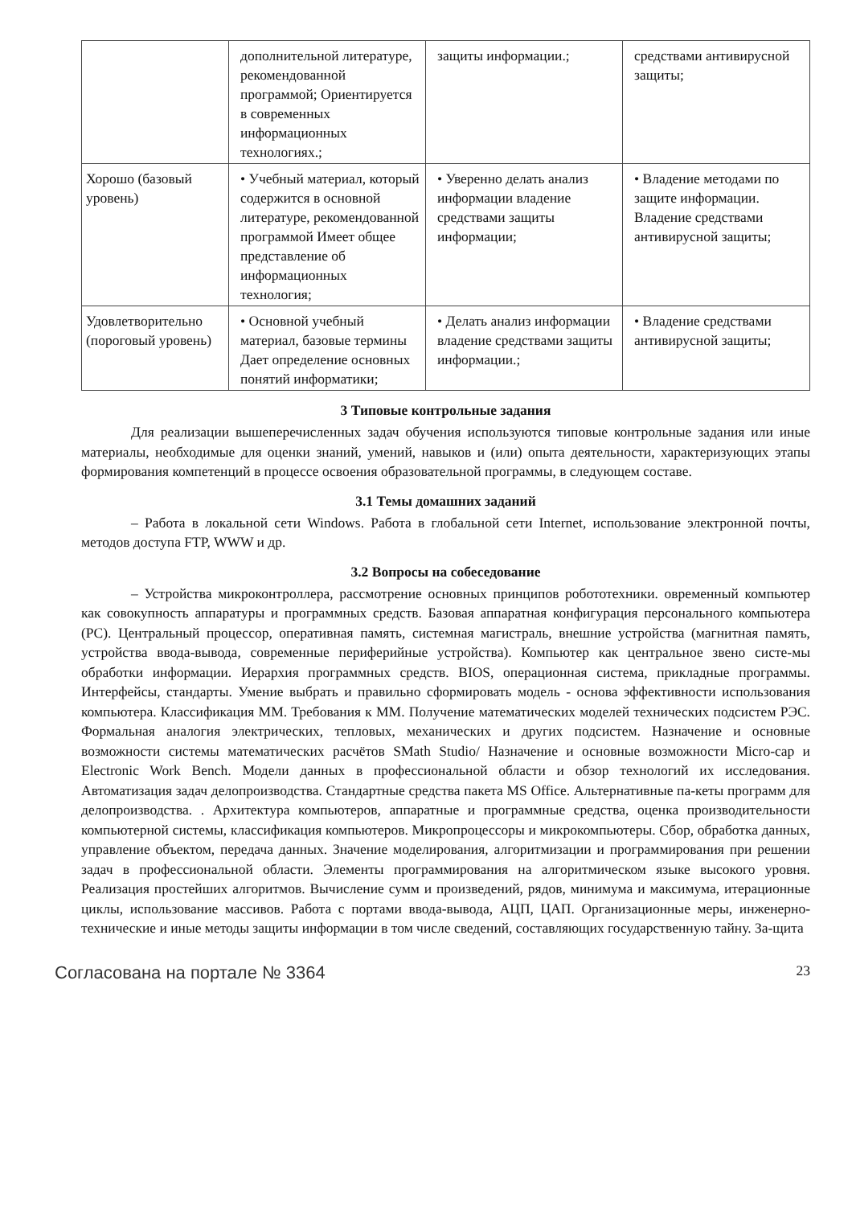| | дополнительной литературе, рекомендованной программой; Ориентируется в современных информационных технологиях.; | защиты информации.; | средствами антивирусной защиты; |
| Хорошо (базовый уровень) | • Учебный материал, который содержится в основной литературе, рекомендованной программой Имеет общее представление об информационных технология; | • Уверенно делать анализ информации владение средствами защиты информации; | • Владение методами по защите информации. Владение средствами антивирусной защиты; |
| Удовлетворительно (пороговый уровень) | • Основной учебный материал, базовые термины Дает определение основных понятий информатики; | • Делать анализ информации владение средствами защиты информации.; | • Владение средствами антивирусной защиты; |
3 Типовые контрольные задания
Для реализации вышеперечисленных задач обучения используются типовые контрольные задания или иные материалы, необходимые для оценки знаний, умений, навыков и (или) опыта деятельности, характеризующих этапы формирования компетенций в процессе освоения образовательной программы, в следующем составе.
3.1 Темы домашних заданий
– Работа в локальной сети Windows. Работа в глобальной сети Internet, использование электронной почты, методов доступа FTP, WWW и др.
3.2 Вопросы на собеседование
– Устройства микроконтроллера, рассмотрение основных принципов робототехники. овременный компьютер как совокупность аппаратуры и программных средств. Базовая аппаратная конфигурация персонального компьютера (PC). Центральный процессор, оперативная память, системная магистраль, внешние устройства (магнитная память, устройства ввода-вывода, современные периферийные устройства). Компьютер как центральное звено систе-мы обработки информации. Иерархия программных средств. BIOS, операционная система, прикладные программы. Интерфейсы, стандарты. Умение выбрать и правильно сформировать модель - основа эффективности использования компьютера. Классификация ММ. Требования к ММ. Получение математических моделей технических подсистем РЭС. Формальная аналогия электрических, тепловых, механических и других подсистем. Назначение и основные возможности системы математических расчётов SMath Studio/ Назначение и основные возможности Micro-cap и Electronic Work Bench. Модели данных в профессиональной области и обзор технологий их исследования. Автоматизация задач делопроизводства. Стандартные средства пакета MS Office. Альтернативные па-кеты программ для делопроизводства. . Архитектура компьютеров, аппаратные и программные средства, оценка производительности компьютерной системы, классификация компьютеров. Микропроцессоры и микрокомпьютеры. Сбор, обработка данных, управление объектом, передача данных. Значение моделирования, алгоритмизации и программирования при решении задач в профессиональной области. Элементы программирования на алгоритмическом языке высокого уровня. Реализация простейших алгоритмов. Вычисление сумм и произведений, рядов, минимума и максимума, итерационные циклы, использование массивов. Работа с портами ввода-вывода, АЦП, ЦАП. Организационные меры, инженерно-технические и иные методы защиты информации в том числе сведений, составляющих государственную тайну. За-щита
Согласована на портале № 3364 23